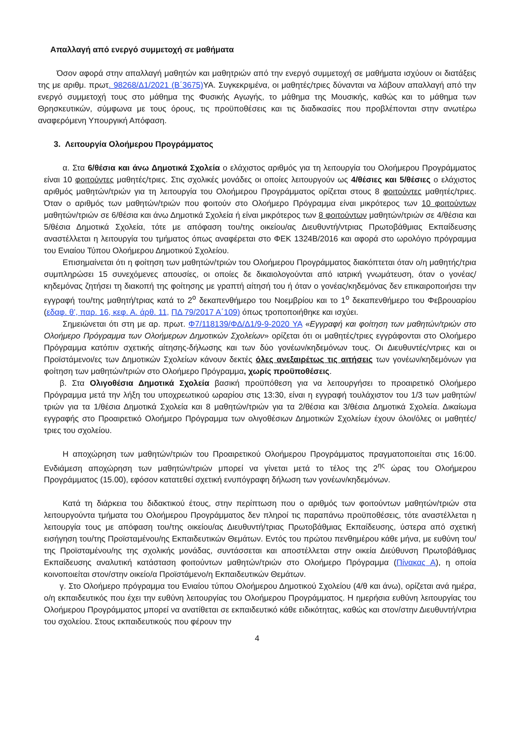Απαλλαγή από ενεργό συμμετοχή σε μαθήματα
Όσον αφορά στην απαλλαγή μαθητών και μαθητριών από την ενεργό συμμετοχή σε μαθήματα ισχύουν οι διατάξεις της με αριθμ. πρωτ. 98268/Δ1/2021 (Β΄3675) ΥΑ. Συγκεκριμένα, οι μαθητές/τριες δύνανται να λάβουν απαλλαγή από την ενεργό συμμετοχή τους στο μάθημα της Φυσικής Αγωγής, το μάθημα της Μουσικής, καθώς και το μάθημα των Θρησκευτικών, σύμφωνα με τους όρους, τις προϋποθέσεις και τις διαδικασίες που προβλέπονται στην ανωτέρω αναφερόμενη Υπουργική Απόφαση.
3. Λειτουργία Ολοήμερου Προγράμματος
α. Στα 6/θέσια και άνω Δημοτικά Σχολεία ο ελάχιστος αριθμός για τη λειτουργία του Ολοήμερου Προγράμματος είναι 10 φοιτούντες μαθητές/τριες. Στις σχολικές μονάδες οι οποίες λειτουργούν ως 4/θέσιες και 5/θέσιες ο ελάχιστος αριθμός μαθητών/τριών για τη λειτουργία του Ολοήμερου Προγράμματος ορίζεται στους 8 φοιτούντες μαθητές/τριες. Όταν ο αριθμός των μαθητών/τριών που φοιτούν στο Ολοήμερο Πρόγραμμα είναι μικρότερος των 10 φοιτούντων μαθητών/τριών σε 6/θέσια και άνω Δημοτικά Σχολεία ή είναι μικρότερος των 8 φοιτούντων μαθητών/τριών σε 4/θέσια και 5/θέσια Δημοτικά Σχολεία, τότε με απόφαση του/της οικείου/ας Διευθυντή/ντριας Πρωτοβάθμιας Εκπαίδευσης αναστέλλεται η λειτουργία του τμήματος όπως αναφέρεται στο ΦΕΚ 1324Β/2016 και αφορά στο ωρολόγιο πρόγραμμα του Ενιαίου Τύπου Ολοήμερου Δημοτικού Σχολείου.
Επισημαίνεται ότι η φοίτηση των μαθητών/τριών του Ολοήμερου Προγράμματος διακόπτεται όταν ο/η μαθητής/τρια συμπληρώσει 15 συνεχόμενες απουσίες, οι οποίες δε δικαιολογούνται από ιατρική γνωμάτευση, όταν ο γονέας/κηδεμόνας ζητήσει τη διακοπή της φοίτησης με γραπτή αίτησή του ή όταν ο γονέας/κηδεμόνας δεν επικαιροποιήσει την εγγραφή του/της μαθητή/τριας κατά το 2<sup>ο</sup> δεκαπενθήμερο του Νοεμβρίου και το 1<sup>ο</sup> δεκαπενθήμερο του Φεβρουαρίου (εδαφ. θ’, παρ. 16, κεφ. Α. άρθ. 11, ΠΔ 79/2017 Α΄109) όπως τροποποιήθηκε και ισχύει.
Σημειώνεται ότι στη με αρ. πρωτ. Φ7/118139/ΦΔ/Δ1/9-9-2020 ΥΑ «Εγγραφή και φοίτηση των μαθητών/τριών στο Ολοήμερο Πρόγραμμα των Ολοήμερων Δημοτικών Σχολείων» ορίζεται ότι οι μαθητές/τριες εγγράφονται στο Ολοήμερο Πρόγραμμα κατόπιν σχετικής αίτησης-δήλωσης και των δύο γονέων/κηδεμόνων τους. Οι Διευθυντές/ντριες και οι Προϊστάμενοι/ες των Δημοτικών Σχολείων κάνουν δεκτές όλες ανεξαιρέτως τις αιτήσεις των γονέων/κηδεμόνων για φοίτηση των μαθητών/τριών στο Ολοήμερο Πρόγραμμα, χωρίς προϋποθέσεις.
β. Στα Ολιγοθέσια Δημοτικά Σχολεία βασική προϋπόθεση για να λειτουργήσει το προαιρετικό Ολοήμερο Πρόγραμμα μετά την λήξη του υποχρεωτικού ωραρίου στις 13:30, είναι η εγγραφή τουλάχιστον του 1/3 των μαθητών/τριών για τα 1/θέσια Δημοτικά Σχολεία και 8 μαθητών/τριών για τα 2/θέσια και 3/θέσια Δημοτικά Σχολεία. Δικαίωμα εγγραφής στο Προαιρετικό Ολοήμερο Πρόγραμμα των ολιγοθέσιων Δημοτικών Σχολείων έχουν όλοι/όλες οι μαθητές/τριες του σχολείου.
Η αποχώρηση των μαθητών/τριών του Προαιρετικού Ολοήμερου Προγράμματος πραγματοποιείται στις 16:00. Ενδιάμεση αποχώρηση των μαθητών/τριών μπορεί να γίνεται μετά το τέλος της 2<sup>ης</sup> ώρας του Ολοήμερου Προγράμματος (15.00), εφόσον κατατεθεί σχετική ενυπόγραφη δήλωση των γονέων/κηδεμόνων.
Κατά τη διάρκεια του διδακτικού έτους, στην περίπτωση που ο αριθμός των φοιτούντων μαθητών/τριών στα λειτουργούντα τμήματα του Ολοήμερου Προγράμματος δεν πληροί τις παραπάνω προϋποθέσεις, τότε αναστέλλεται η λειτουργία τους με απόφαση του/της οικείου/ας Διευθυντή/τριας Πρωτοβάθμιας Εκπαίδευσης, ύστερα από σχετική εισήγηση του/της Προϊσταμένου/ης Εκπαιδευτικών Θεμάτων. Εντός του πρώτου πενθημέρου κάθε μήνα, με ευθύνη του/της Προϊσταμένου/ης της σχολικής μονάδας, συντάσσεται και αποστέλλεται στην οικεία Διεύθυνση Πρωτοβάθμιας Εκπαίδευσης αναλυτική κατάσταση φοιτούντων μαθητών/τριών στο Ολοήμερο Πρόγραμμα (Πίνακας Α), η οποία κοινοποιείται στον/στην οικείο/α Προϊστάμενο/η Εκπαιδευτικών Θεμάτων.
γ. Στο Ολοήμερο πρόγραμμα του Ενιαίου τύπου Ολοήμερου Δημοτικού Σχολείου (4/θ και άνω), ορίζεται ανά ημέρα, ο/η εκπαιδευτικός που έχει την ευθύνη λειτουργίας του Ολοήμερου Προγράμματος. Η ημερήσια ευθύνη λειτουργίας του Ολοήμερου Προγράμματος μπορεί να ανατίθεται σε εκπαιδευτικό κάθε ειδικότητας, καθώς και στον/στην Διευθυντή/ντρια του σχολείου. Στους εκπαιδευτικούς που φέρουν την
4